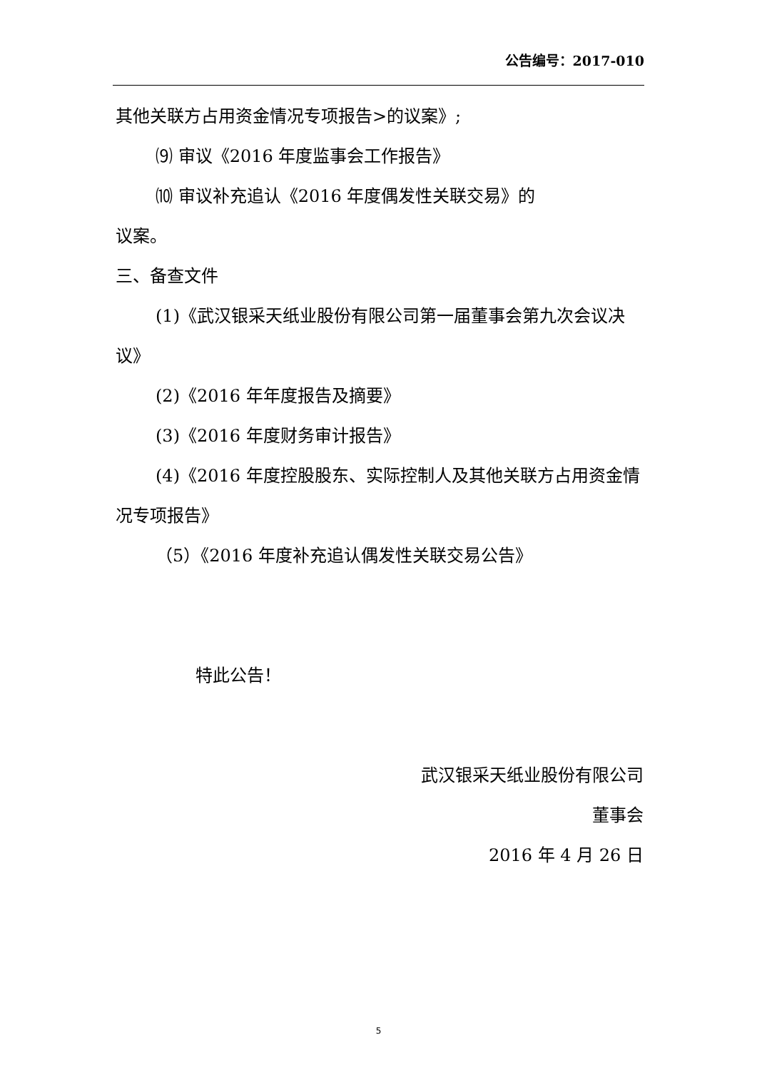公告编号：2017-010
其他关联方占用资金情况专项报告>的议案》;
⑼ 审议《2016 年度监事会工作报告》
⑽ 审议补充追认《2016 年度偶发性关联交易》的
议案。
三、备查文件
(1)《武汉银采天纸业股份有限公司第一届董事会第九次会议决议》
(2)《2016 年年度报告及摘要》
(3)《2016 年度财务审计报告》
(4)《2016 年度控股股东、实际控制人及其他关联方占用资金情况专项报告》
（5）《2016 年度补充追认偶发性关联交易公告》
特此公告！
武汉银采天纸业股份有限公司
董事会
2016 年 4 月 26 日
5